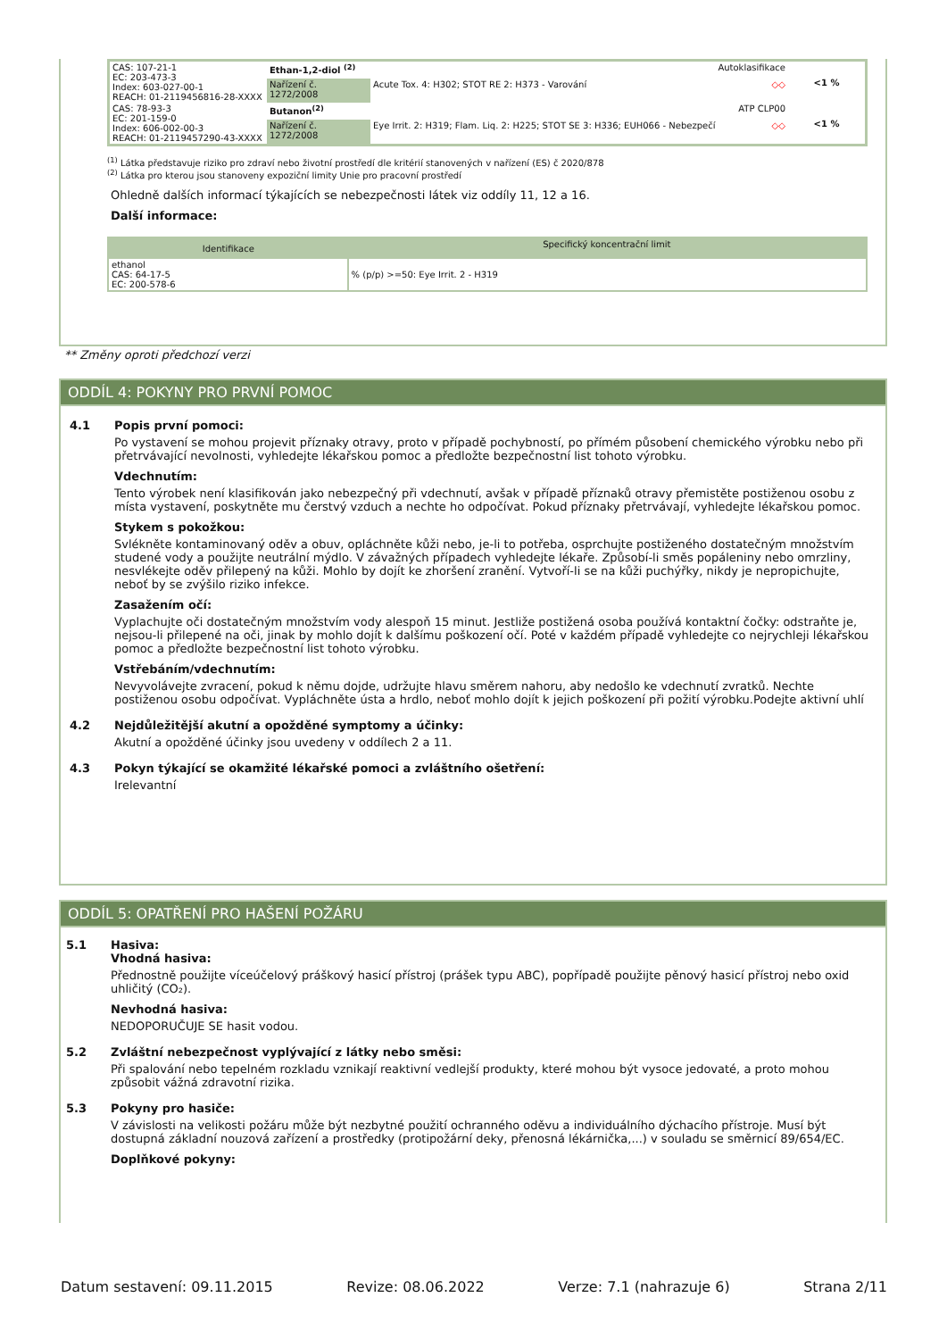| CAS: 107-21-1 EC: 203-473-3 Index: 603-027-00-1 REACH: 01-2119456816-28-XXXX | Ethan-1,2-diol <sup>(2)</sup> Autoklasifikace | | <1 % |
| | Nařízení č. 1272/2008 | Acute Tox. 4: H302; STOT RE 2: H373 - Varování ◇◇ | |
| CAS: 78-93-3 EC: 201-159-0 Index: 606-002-00-3 REACH: 01-2119457290-43-XXXX | Butanon<sup>(2)</sup> ATP CLP00 | | <1 % |
| | Nařízení č. 1272/2008 | Eye Irrit. 2: H319; Flam. Liq. 2: H225; STOT SE 3: H336; EUH066 - Nebezpečí ◇◇ | |
<sup>(1)</sup> Látka představuje riziko pro zdraví nebo životní prostředí dle kritérií stanovených v nařízení (ES) č 2020/878
<sup>(2)</sup> Látka pro kterou jsou stanoveny expoziční limity Unie pro pracovní prostředí
Ohledně dalších informací týkajících se nebezpečnosti látek viz oddíly 11, 12 a 16.
Další informace:
| Identifikace | Specifický koncentrační limit |
| ethanol CAS: 64-17-5 EC: 200-578-6 | % (p/p) >=50: Eye Irrit. 2 - H319 |
** Změny oproti předchozí verzi
ODDÍL 4: POKYNY PRO PRVNÍ POMOC
4.1 Popis první pomoci:
Po vystavení se mohou projevit příznaky otravy, proto v případě pochybností, po přímém působení chemického výrobku nebo při přetrvávající nevolnosti, vyhledejte lékařskou pomoc a předložte bezpečnostní list tohoto výrobku.
Vdechnutím:
Tento výrobek není klasifikován jako nebezpečný při vdechnutí, avšak v případě příznaků otravy přemistěte postiženou osobu z místa vystavení, poskytněte mu čerstvý vzduch a nechte ho odpočívat. Pokud příznaky přetrvávají, vyhledejte lékařskou pomoc.
Stykem s pokožkou:
Svlékněte kontaminovaný oděv a obuv, opláchněte kůži nebo, je-li to potřeba, osprchujte postiženého dostatečným množstvím studené vody a použijte neutrální mýdlo. V závažných případech vyhledejte lékaře. Způsobí-li směs popáleniny nebo omrzliny, nesvlékejte oděv přilepený na kůži. Mohlo by dojít ke zhoršení zranění. Vytvoří-li se na kůži puchýřky, nikdy je nepropichujte, neboť by se zvýšilo riziko infekce.
Zasažením očí:
Vyplachujte oči dostatečným množstvím vody alespoň 15 minut. Jestliže postižená osoba používá kontaktní čočky: odstraňte je, nejsou-li přilepené na oči, jinak by mohlo dojít k dalšímu poškození očí. Poté v každém případě vyhledejte co nejrychleji lékařskou pomoc a předložte bezpečnostní list tohoto výrobku.
Vstřebáním/vdechnutím:
Nevyvolávejte zvracení, pokud k němu dojde, udržujte hlavu směrem nahoru, aby nedošlo ke vdechnutí zvratků. Nechte postiženou osobu odpočívat. Vypláchněte ústa a hrdlo, neboť mohlo dojít k jejich poškození při požití výrobku.Podejte aktivní uhlí
4.2 Nejdůležitější akutní a opožděné symptomy a účinky:
Akutní a opožděné účinky jsou uvedeny v oddílech 2 a 11.
4.3 Pokyn týkající se okamžité lékařské pomoci a zvláštního ošetření:
Irelevantní
ODDÍL 5: OPATŘENÍ PRO HAŠENÍ POŽÁRU
5.1 Hasiva:
Vhodná hasiva:
Přednostně použijte víceúčelový práškový hasicí přístroj (prášek typu ABC), popřípadě použijte pěnový hasicí přístroj nebo oxid uhličitý (CO₂).
Nevhodná hasiva:
NEDOPORUČUJE SE hasit vodou.
5.2 Zvláštní nebezpečnost vyplývající z látky nebo směsi:
Při spalování nebo tepelném rozkladu vznikají reaktivní vedlejší produkty, které mohou být vysoce jedovaté, a proto mohou způsobit vážná zdravotní rizika.
5.3 Pokyny pro hasiče:
V závislosti na velikosti požáru může být nezbytné použití ochranného oděvu a individuálního dýchacího přístroje. Musí být dostupná základní nouzová zařízení a prostředky (protipožární deky, přenosná lékárnička,...) v souladu se směrnicí 89/654/EC.
Doplňkové pokyny:
Datum sestavení: 09.11.2015 Revize: 08.06.2022 Verze: 7.1 (nahrazuje 6) Strana 2/11